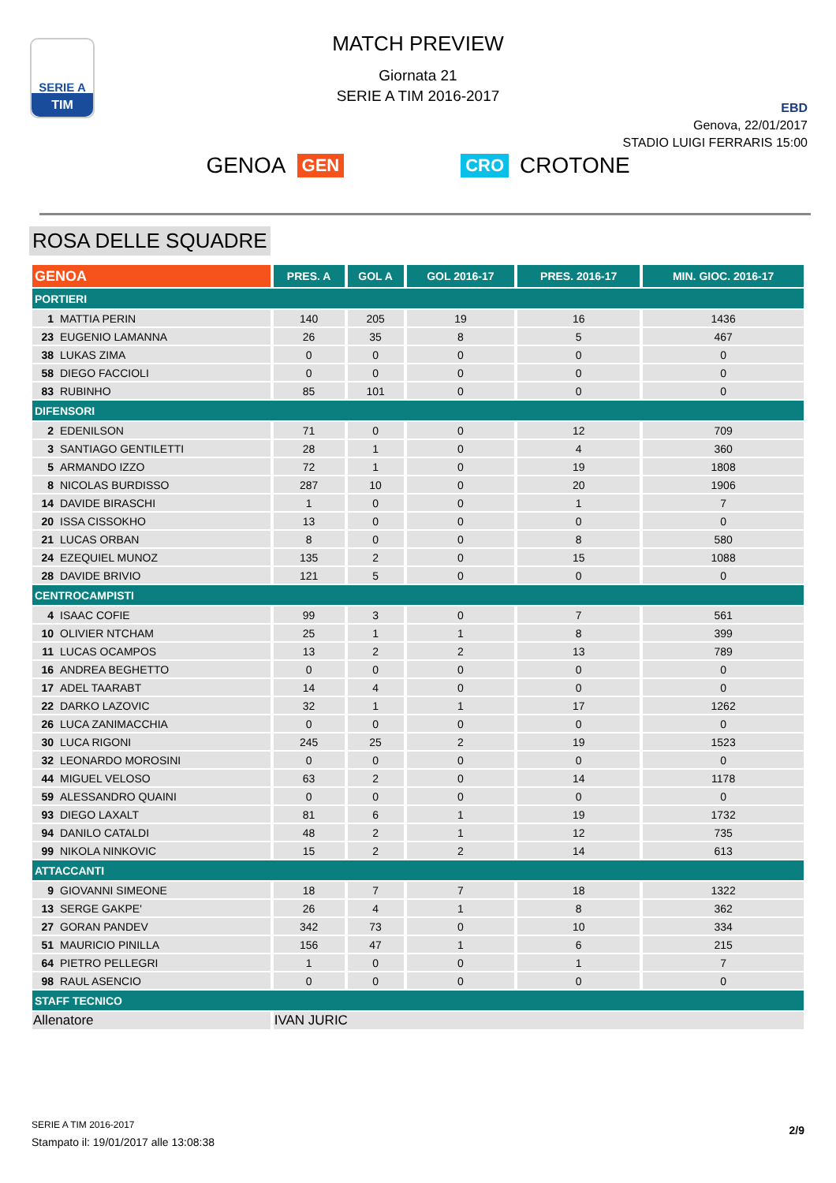SERIE A
TIM
MATCH PREVIEW
Giornata 21
SERIE A TIM 2016-2017
EBD
Genova, 22/01/2017
STADIO LUIGI FERRARIS 15:00
GENOA GEN CRO CROTONE
ROSA DELLE SQUADRE
| GENOA | PRES. A | GOL A | GOL 2016-17 | PRES. 2016-17 | MIN. GIOC. 2016-17 |
| --- | --- | --- | --- | --- | --- |
| PORTIERI | | | | | |
| 1 MATTIA PERIN | 140 | 205 | 19 | 16 | 1436 |
| 23 EUGENIO LAMANNA | 26 | 35 | 8 | 5 | 467 |
| 38 LUKAS ZIMA | 0 | 0 | 0 | 0 | 0 |
| 58 DIEGO FACCIOLI | 0 | 0 | 0 | 0 | 0 |
| 83 RUBINHO | 85 | 101 | 0 | 0 | 0 |
| DIFENSORI | | | | | |
| 2 EDENILSON | 71 | 0 | 0 | 12 | 709 |
| 3 SANTIAGO GENTILETTI | 28 | 1 | 0 | 4 | 360 |
| 5 ARMANDO IZZO | 72 | 1 | 0 | 19 | 1808 |
| 8 NICOLAS BURDISSO | 287 | 10 | 0 | 20 | 1906 |
| 14 DAVIDE BIRASCHI | 1 | 0 | 0 | 1 | 7 |
| 20 ISSA CISSOKHO | 13 | 0 | 0 | 0 | 0 |
| 21 LUCAS ORBAN | 8 | 0 | 0 | 8 | 580 |
| 24 EZEQUIEL MUNOZ | 135 | 2 | 0 | 15 | 1088 |
| 28 DAVIDE BRIVIO | 121 | 5 | 0 | 0 | 0 |
| CENTROCAMPISTI | | | | | |
| 4 ISAAC COFIE | 99 | 3 | 0 | 7 | 561 |
| 10 OLIVIER NTCHAM | 25 | 1 | 1 | 8 | 399 |
| 11 LUCAS OCAMPOS | 13 | 2 | 2 | 13 | 789 |
| 16 ANDREA BEGHETTO | 0 | 0 | 0 | 0 | 0 |
| 17 ADEL TAARABT | 14 | 4 | 0 | 0 | 0 |
| 22 DARKO LAZOVIC | 32 | 1 | 1 | 17 | 1262 |
| 26 LUCA ZANIMACCHIA | 0 | 0 | 0 | 0 | 0 |
| 30 LUCA RIGONI | 245 | 25 | 2 | 19 | 1523 |
| 32 LEONARDO MOROSINI | 0 | 0 | 0 | 0 | 0 |
| 44 MIGUEL VELOSO | 63 | 2 | 0 | 14 | 1178 |
| 59 ALESSANDRO QUAINI | 0 | 0 | 0 | 0 | 0 |
| 93 DIEGO LAXALT | 81 | 6 | 1 | 19 | 1732 |
| 94 DANILO CATALDI | 48 | 2 | 1 | 12 | 735 |
| 99 NIKOLA NINKOVIC | 15 | 2 | 2 | 14 | 613 |
| ATTACCANTI | | | | | |
| 9 GIOVANNI SIMEONE | 18 | 7 | 7 | 18 | 1322 |
| 13 SERGE GAKPE' | 26 | 4 | 1 | 8 | 362 |
| 27 GORAN PANDEV | 342 | 73 | 0 | 10 | 334 |
| 51 MAURICIO PINILLA | 156 | 47 | 1 | 6 | 215 |
| 64 PIETRO PELLEGRI | 1 | 0 | 0 | 1 | 7 |
| 98 RAUL ASENCIO | 0 | 0 | 0 | 0 | 0 |
| STAFF TECNICO | | | | | |
| Allenatore | IVAN JURIC | | | | |
SERIE A TIM 2016-2017
Stampato il: 19/01/2017 alle 13:08:38
2/9